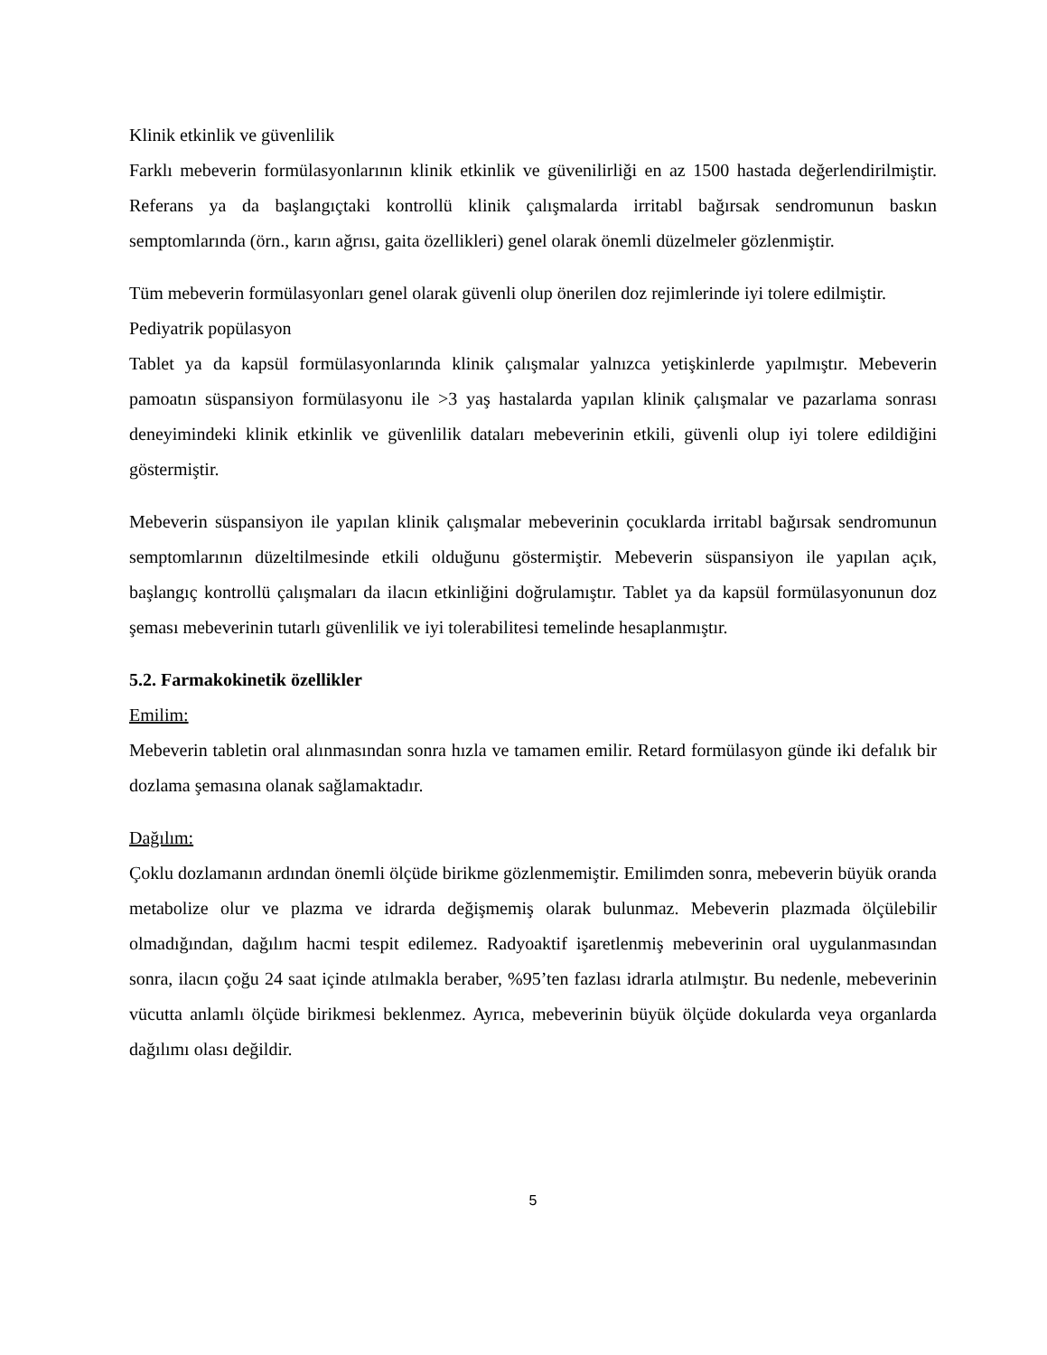Klinik etkinlik ve güvenlilik
Farklı mebeverin formülasyonlarının klinik etkinlik ve güvenilirliği en az 1500 hastada değerlendirilmiştir. Referans ya da başlangıçtaki kontrollü klinik çalışmalarda irritabl bağırsak sendromunun baskın semptomlarında (örn., karın ağrısı, gaita özellikleri) genel olarak önemli düzelmeler gözlenmiştir.
Tüm mebeverin formülasyonları genel olarak güvenli olup önerilen doz rejimlerinde iyi tolere edilmiştir.
Pediyatrik popülasyon
Tablet ya da kapsül formülasyonlarında klinik çalışmalar yalnızca yetişkinlerde yapılmıştır. Mebeverin pamoatın süspansiyon formülasyonu ile >3 yaş hastalarda yapılan klinik çalışmalar ve pazarlama sonrası deneyimindeki klinik etkinlik ve güvenlilik dataları mebeverinin etkili, güvenli olup iyi tolere edildiğini göstermiştir.
Mebeverin süspansiyon ile yapılan klinik çalışmalar mebeverinin çocuklarda irritabl bağırsak sendromunun semptomlarının düzeltilmesinde etkili olduğunu göstermiştir. Mebeverin süspansiyon ile yapılan açık, başlangıç kontrollü çalışmaları da ilacın etkinliğini doğrulamıştır. Tablet ya da kapsül formülasyonunun doz şeması mebeverinin tutarlı güvenlilik ve iyi tolerabilitesi temelinde hesaplanmıştır.
5.2. Farmakokinetik özellikler
Emilim:
Mebeverin tabletin oral alınmasından sonra hızla ve tamamen emilir. Retard formülasyon günde iki defalık bir dozlama şemasına olanak sağlamaktadır.
Dağılım:
Çoklu dozlamanın ardından önemli ölçüde birikme gözlenmemiştir. Emilimden sonra, mebeverin büyük oranda metabolize olur ve plazma ve idrarda değişmemiş olarak bulunmaz. Mebeverin plazmada ölçülebilir olmadığından, dağılım hacmi tespit edilemez. Radyoaktif işaretlenmiş mebeverinin oral uygulanmasından sonra, ilacın çoğu 24 saat içinde atılmakla beraber, %95’ten fazlası idrarla atılmıştır. Bu nedenle, mebeverinin vücutta anlamlı ölçüde birikmesi beklenmez. Ayrıca, mebeverinin büyük ölçüde dokularda veya organlarda dağılımı olası değildir.
5